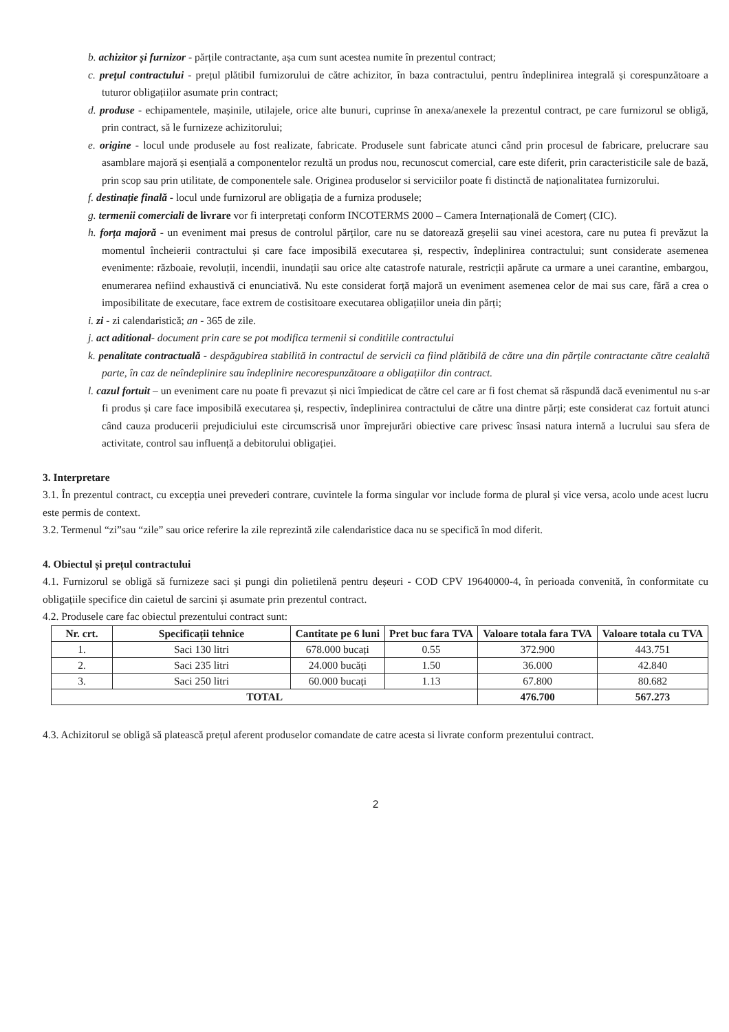b. achizitor și furnizor - părțile contractante, așa cum sunt acestea numite în prezentul contract;
c. prețul contractului - prețul plătibil furnizorului de către achizitor, în baza contractului, pentru îndeplinirea integrală și corespunzătoare a tuturor obligațiilor asumate prin contract;
d. produse - echipamentele, mașinile, utilajele, orice alte bunuri, cuprinse în anexa/anexele la prezentul contract, pe care furnizorul se obligă, prin contract, să le furnizeze achizitorului;
e. origine - locul unde produsele au fost realizate, fabricate. Produsele sunt fabricate atunci când prin procesul de fabricare, prelucrare sau asamblare majoră și esențială a componentelor rezultă un produs nou, recunoscut comercial, care este diferit, prin caracteristicile sale de bază, prin scop sau prin utilitate, de componentele sale. Originea produselor si serviciilor poate fi distinctă de naționalitatea furnizorului.
f. destinație finală - locul unde furnizorul are obligația de a furniza produsele;
g. termenii comerciali de livrare vor fi interpretați conform INCOTERMS 2000 – Camera Internațională de Comerț (CIC).
h. forța majoră - un eveniment mai presus de controlul părților, care nu se datorează greșelii sau vinei acestora, care nu putea fi prevăzut la momentul încheierii contractului și care face imposibilă executarea și, respectiv, îndeplinirea contractului; sunt considerate asemenea evenimente: războaie, revoluții, incendii, inundații sau orice alte catastrofe naturale, restricții apărute ca urmare a unei carantine, embargou, enumerarea nefiind exhaustivă ci enunciativă. Nu este considerat forță majoră un eveniment asemenea celor de mai sus care, fără a crea o imposibilitate de executare, face extrem de costisitoare executarea obligațiilor uneia din părți;
i. zi - zi calendaristică; an - 365 de zile.
j. act aditional- document prin care se pot modifica termenii si conditiile contractului
k. penalitate contractuală - despăgubirea stabilită in contractul de servicii ca fiind plătibilă de către una din părțile contractante către cealaltă parte, în caz de neîndeplinire sau îndeplinire necorespunzătoare a obligațiilor din contract.
l. cazul fortuit – un eveniment care nu poate fi prevazut și nici împiedicat de către cel care ar fi fost chemat să răspundă dacă evenimentul nu s-ar fi produs și care face imposibilă executarea și, respectiv, îndeplinirea contractului de către una dintre părți; este considerat caz fortuit atunci când cauza producerii prejudiciului este circumscrisă unor împrejurări obiective care privesc însasi natura internă a lucrului sau sfera de activitate, control sau influență a debitorului obligației.
3. Interpretare
3.1. În prezentul contract, cu excepția unei prevederi contrare, cuvintele la forma singular vor include forma de plural și vice versa, acolo unde acest lucru este permis de context.
3.2. Termenul “zi”sau “zile” sau orice referire la zile reprezintă zile calendaristice daca nu se specifică în mod diferit.
4. Obiectul și prețul contractului
4.1. Furnizorul se obligă să furnizeze saci și pungi din polietilenă pentru deșeuri - COD CPV 19640000-4, în perioada convenită, în conformitate cu obligațiile specifice din caietul de sarcini și asumate prin prezentul contract.
4.2. Produsele care fac obiectul prezentului contract sunt:
| Nr. crt. | Specificații tehnice | Cantitate pe 6 luni | Pret buc fara TVA | Valoare totala fara TVA | Valoare totala cu TVA |
| --- | --- | --- | --- | --- | --- |
| 1. | Saci 130 litri | 678.000 bucați | 0.55 | 372.900 | 443.751 |
| 2. | Saci 235 litri | 24.000 bucăți | 1.50 | 36.000 | 42.840 |
| 3. | Saci 250 litri | 60.000 bucați | 1.13 | 67.800 | 80.682 |
| TOTAL | | | | 476.700 | 567.273 |
4.3. Achizitorul se obligă să platească prețul aferent produselor comandate de catre acesta si livrate conform prezentului contract.
2